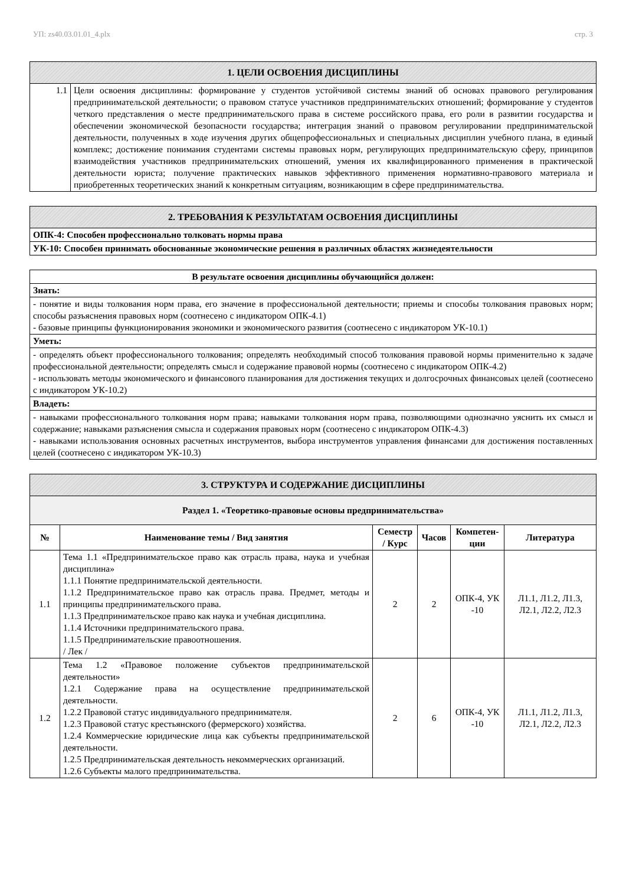УП: zs40.03.01.01_4.plx стр. 3
| 1. ЦЕЛИ ОСВОЕНИЯ ДИСЦИПЛИНЫ | |
| --- | --- |
| 1.1 | Цели освоения дисциплины: формирование у студентов устойчивой системы знаний об основах правового регулирования предпринимательской деятельности; о правовом статусе участников предпринимательских отношений; формирование у студентов четкого представления о месте предпринимательского права в системе российского права, его роли в развитии государства и обеспечении экономической безопасности государства; интеграция знаний о правовом регулировании предпринимательской деятельности, полученных в ходе изучения других общепрофессиональных и специальных дисциплин учебного плана, в единый комплекс; достижение понимания студентами системы правовых норм, регулирующих предпринимательскую сферу, принципов взаимодействия участников предпринимательских отношений, умения их квалифицированного применения в практической деятельности юриста; получение практических навыков эффективного применения нормативно-правового материала и приобретенных теоретических знаний к конкретным ситуациям, возникающим в сфере предпринимательства. |
| 2. ТРЕБОВАНИЯ К РЕЗУЛЬТАТАМ ОСВОЕНИЯ ДИСЦИПЛИНЫ |
| --- |
| ОПК-4: Способен профессионально толковать нормы права |
| УК-10: Способен принимать обоснованные экономические решения в различных областях жизнедеятельности |
| В результате освоения дисциплины обучающийся должен: |
| --- |
| Знать: |
| - понятие и виды толкования норм права, его значение в профессиональной деятельности; приемы и способы толкования правовых норм; способы разъяснения правовых норм (соотнесено с индикатором ОПК-4.1) - базовые принципы функционирования экономики и экономического развития (соотнесено с индикатором УК-10.1) |
| Уметь: |
| - определять объект профессионального толкования; определять необходимый способ толкования правовой нормы применительно к задаче профессиональной деятельности; определять смысл и содержание правовой нормы (соотнесено с индикатором ОПК-4.2) - использовать методы экономического и финансового планирования для достижения текущих и долгосрочных финансовых целей (соотнесено с индикатором УК-10.2) |
| Владеть: |
| - навыками профессионального толкования норм права; навыками толкования норм права, позволяющими однозначно уяснить их смысл и содержание; навыками разъяснения смысла и содержания правовых норм (соотнесено с индикатором ОПК-4.3) - навыками использования основных расчетных инструментов, выбора инструментов управления финансами для достижения поставленных целей (соотнесено с индикатором УК-10.3) |
| 3. СТРУКТУРА И СОДЕРЖАНИЕ ДИСЦИПЛИНЫ | | | | | |
| --- | --- | --- | --- | --- | --- |
| Раздел 1. «Теоретико-правовые основы предпринимательства» | | | | | |
| № | Наименование темы / Вид занятия | Семестр / Курс | Часов | Компетен-ции | Литература |
| 1.1 | Тема 1.1 «Предпринимательское право как отрасль права, наука и учебная дисциплина» 1.1.1 Понятие предпринимательской деятельности. 1.1.2 Предпринимательское право как отрасль права. Предмет, методы и принципы предпринимательского права. 1.1.3 Предпринимательское право как наука и учебная дисциплина. 1.1.4 Источники предпринимательского права. 1.1.5 Предпринимательские правоотношения. / Лек / | 2 | 2 | ОПК-4, УК -10 | Л1.1, Л1.2, Л1.3, Л2.1, Л2.2, Л2.3 |
| 1.2 | Тема 1.2 «Правовое положение субъектов предпринимательской деятельности» 1.2.1 Содержание права на осуществление предпринимательской деятельности. 1.2.2 Правовой статус индивидуального предпринимателя. 1.2.3 Правовой статус крестьянского (фермерского) хозяйства. 1.2.4 Коммерческие юридические лица как субъекты предпринимательской деятельности. 1.2.5 Предпринимательская деятельность некоммерческих организаций. 1.2.6 Субъекты малого предпринимательства. | 2 | 6 | ОПК-4, УК -10 | Л1.1, Л1.2, Л1.3, Л2.1, Л2.2, Л2.3 |